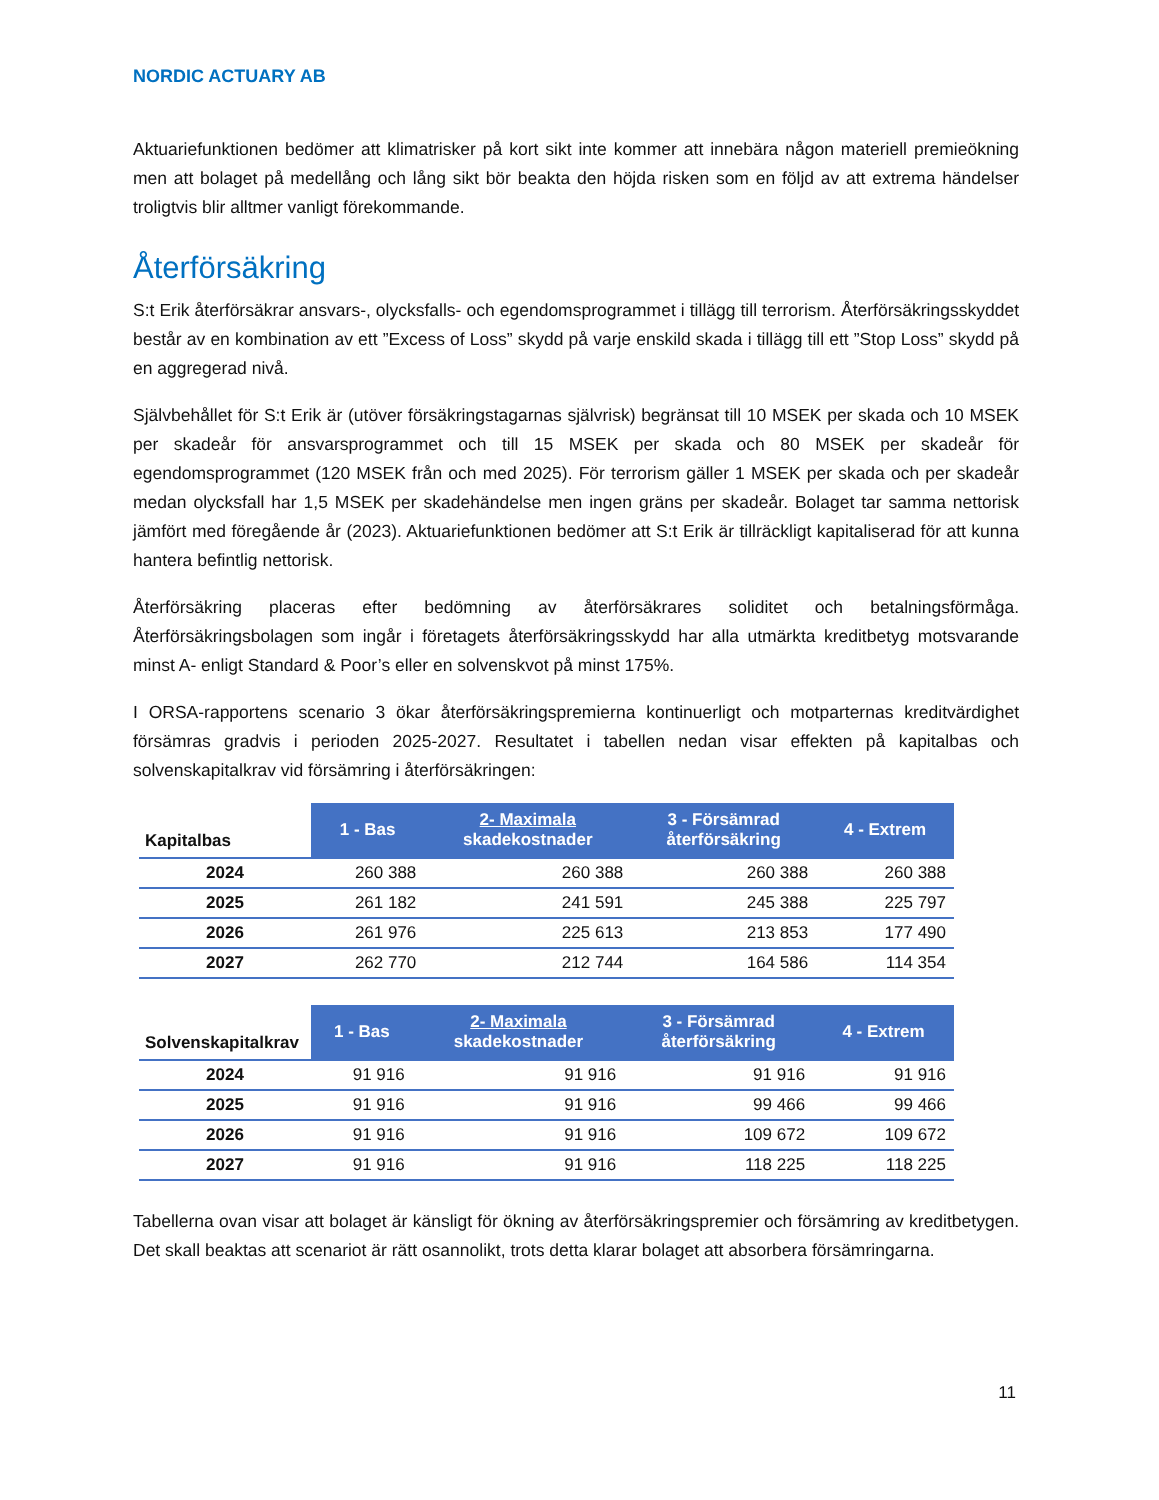NORDIC ACTUARY AB
Aktuariefunktionen bedömer att klimatrisker på kort sikt inte kommer att innebära någon materiell premieökning men att bolaget på medellång och lång sikt bör beakta den höjda risken som en följd av att extrema händelser troligtvis blir alltmer vanligt förekommande.
Återförsäkring
S:t Erik återförsäkrar ansvars-, olycksfalls- och egendomsprogrammet i tillägg till terrorism. Återförsäkringsskyddet består av en kombination av ett ”Excess of Loss” skydd på varje enskild skada i tillägg till ett ”Stop Loss” skydd på en aggregerad nivå.
Självbehållet för S:t Erik är (utöver försäkringstagarnas självrisk) begränsat till 10 MSEK per skada och 10 MSEK per skadeår för ansvarsprogrammet och till 15 MSEK per skada och 80 MSEK per skadeår för egendomsprogrammet (120 MSEK från och med 2025). För terrorism gäller 1 MSEK per skada och per skadeår medan olycksfall har 1,5 MSEK per skadehändelse men ingen gräns per skadeår. Bolaget tar samma nettorisk jämfört med föregående år (2023). Aktuariefunktionen bedömer att S:t Erik är tillräckligt kapitaliserad för att kunna hantera befintlig nettorisk.
Återförsäkring placeras efter bedömning av återförsäkrares soliditet och betalningsförmåga. Återförsäkringsbolagen som ingår i företagets återförsäkringsskydd har alla utmärkta kreditbetyg motsvarande minst A- enligt Standard & Poor’s eller en solvenskvot på minst 175%.
I ORSA-rapportens scenario 3 ökar återförsäkringspremierna kontinuerligt och motparternas kreditvärdighet försämras gradvis i perioden 2025-2027. Resultatet i tabellen nedan visar effekten på kapitalbas och solvenskapitalkrav vid försämring i återförsäkringen:
| Kapitalbas | 1 - Bas | 2- Maximala skadekostnader | 3 - Försämrad återförsäkring | 4 - Extrem |
| --- | --- | --- | --- | --- |
| 2024 | 260 388 | 260 388 | 260 388 | 260 388 |
| 2025 | 261 182 | 241 591 | 245 388 | 225 797 |
| 2026 | 261 976 | 225 613 | 213 853 | 177 490 |
| 2027 | 262 770 | 212 744 | 164 586 | 114 354 |
| Solvenskapitalkrav | 1 - Bas | 2- Maximala skadekostnader | 3 - Försämrad återförsäkring | 4 - Extrem |
| --- | --- | --- | --- | --- |
| 2024 | 91 916 | 91 916 | 91 916 | 91 916 |
| 2025 | 91 916 | 91 916 | 99 466 | 99 466 |
| 2026 | 91 916 | 91 916 | 109 672 | 109 672 |
| 2027 | 91 916 | 91 916 | 118 225 | 118 225 |
Tabellerna ovan visar att bolaget är känsligt för ökning av återförsäkringspremier och försämring av kreditbetygen. Det skall beaktas att scenariot är rätt osannolikt, trots detta klarar bolaget att absorbera försämringarna.
11